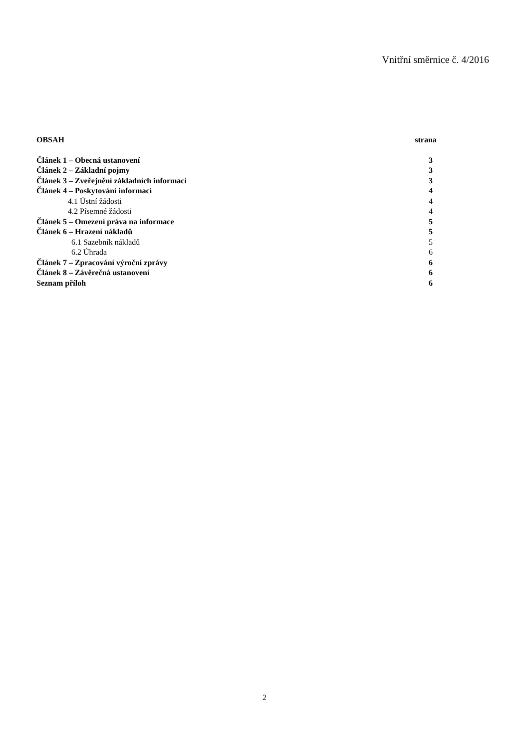Vnitřní směrnice č. 4/2016
OBSAH strana
Článek 1 – Obecná ustanovení 3
Článek 2 – Základní pojmy 3
Článek 3 – Zveřejnění základních informací 3
Článek 4 – Poskytování informací 4
4.1 Ústní žádosti 4
4.2 Písemné žádosti 4
Článek 5 – Omezení práva na informace 5
Článek 6 – Hrazení nákladů 5
6.1 Sazebník nákladů 5
6.2 Úhrada 6
Článek 7 – Zpracování výroční zprávy 6
Článek 8 – Závěrečná ustanovení 6
Seznam příloh 6
2